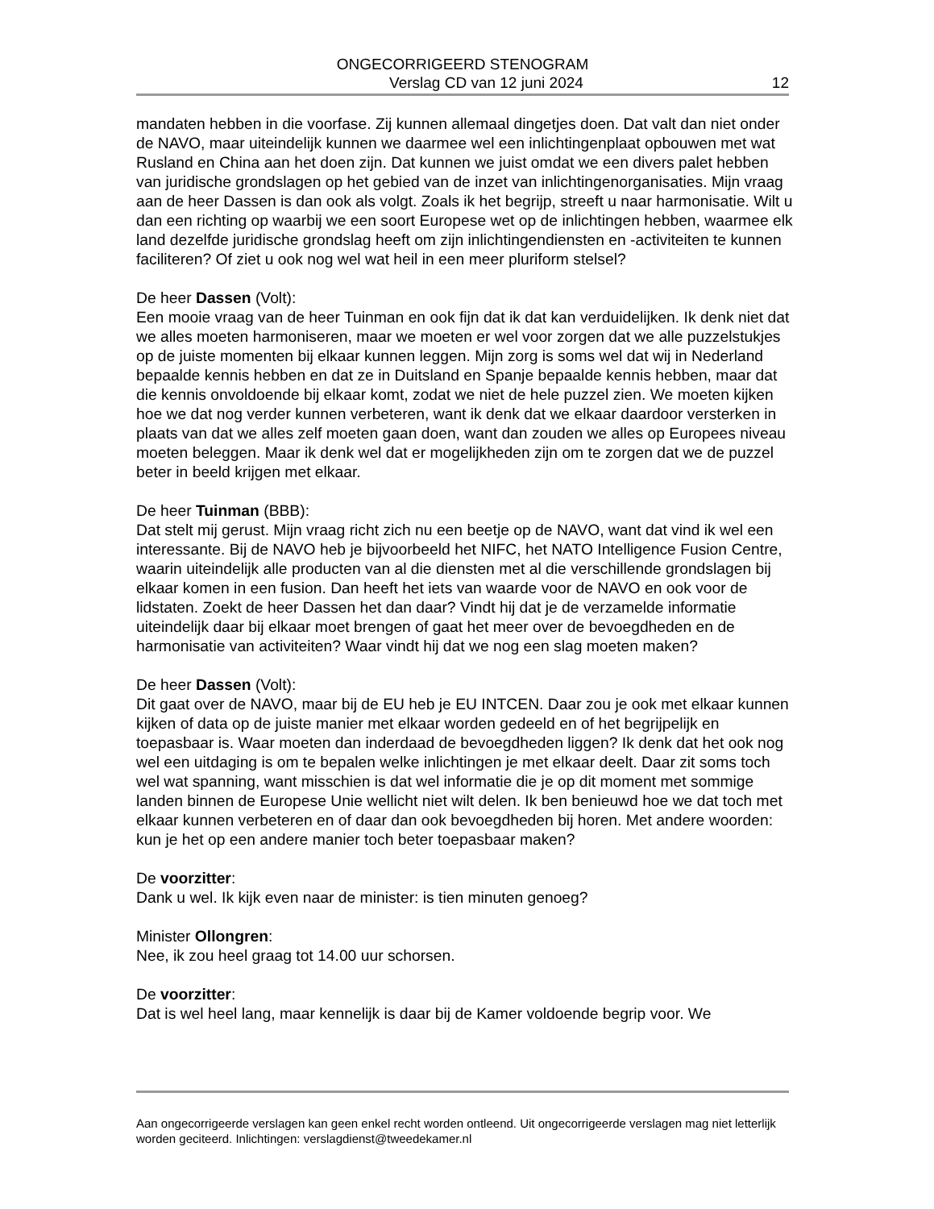ONGECORRIGEERD STENOGRAM
Verslag CD van 12 juni 2024 12
mandaten hebben in die voorfase. Zij kunnen allemaal dingetjes doen. Dat valt dan niet onder de NAVO, maar uiteindelijk kunnen we daarmee wel een inlichtingenplaat opbouwen met wat Rusland en China aan het doen zijn. Dat kunnen we juist omdat we een divers palet hebben van juridische grondslagen op het gebied van de inzet van inlichtingenorganisaties. Mijn vraag aan de heer Dassen is dan ook als volgt. Zoals ik het begrijp, streeft u naar harmonisatie. Wilt u dan een richting op waarbij we een soort Europese wet op de inlichtingen hebben, waarmee elk land dezelfde juridische grondslag heeft om zijn inlichtingendiensten en -activiteiten te kunnen faciliteren? Of ziet u ook nog wel wat heil in een meer pluriform stelsel?
De heer Dassen (Volt):
Een mooie vraag van de heer Tuinman en ook fijn dat ik dat kan verduidelijken. Ik denk niet dat we alles moeten harmoniseren, maar we moeten er wel voor zorgen dat we alle puzzelstukjes op de juiste momenten bij elkaar kunnen leggen. Mijn zorg is soms wel dat wij in Nederland bepaalde kennis hebben en dat ze in Duitsland en Spanje bepaalde kennis hebben, maar dat die kennis onvoldoende bij elkaar komt, zodat we niet de hele puzzel zien. We moeten kijken hoe we dat nog verder kunnen verbeteren, want ik denk dat we elkaar daardoor versterken in plaats van dat we alles zelf moeten gaan doen, want dan zouden we alles op Europees niveau moeten beleggen. Maar ik denk wel dat er mogelijkheden zijn om te zorgen dat we de puzzel beter in beeld krijgen met elkaar.
De heer Tuinman (BBB):
Dat stelt mij gerust. Mijn vraag richt zich nu een beetje op de NAVO, want dat vind ik wel een interessante. Bij de NAVO heb je bijvoorbeeld het NIFC, het NATO Intelligence Fusion Centre, waarin uiteindelijk alle producten van al die diensten met al die verschillende grondslagen bij elkaar komen in een fusion. Dan heeft het iets van waarde voor de NAVO en ook voor de lidstaten. Zoekt de heer Dassen het dan daar? Vindt hij dat je de verzamelde informatie uiteindelijk daar bij elkaar moet brengen of gaat het meer over de bevoegdheden en de harmonisatie van activiteiten? Waar vindt hij dat we nog een slag moeten maken?
De heer Dassen (Volt):
Dit gaat over de NAVO, maar bij de EU heb je EU INTCEN. Daar zou je ook met elkaar kunnen kijken of data op de juiste manier met elkaar worden gedeeld en of het begrijpelijk en toepasbaar is. Waar moeten dan inderdaad de bevoegdheden liggen? Ik denk dat het ook nog wel een uitdaging is om te bepalen welke inlichtingen je met elkaar deelt. Daar zit soms toch wel wat spanning, want misschien is dat wel informatie die je op dit moment met sommige landen binnen de Europese Unie wellicht niet wilt delen. Ik ben benieuwd hoe we dat toch met elkaar kunnen verbeteren en of daar dan ook bevoegdheden bij horen. Met andere woorden: kun je het op een andere manier toch beter toepasbaar maken?
De voorzitter:
Dank u wel. Ik kijk even naar de minister: is tien minuten genoeg?
Minister Ollongren:
Nee, ik zou heel graag tot 14.00 uur schorsen.
De voorzitter:
Dat is wel heel lang, maar kennelijk is daar bij de Kamer voldoende begrip voor. We
Aan ongecorrigeerde verslagen kan geen enkel recht worden ontleend. Uit ongecorrigeerde verslagen mag niet letterlijk worden geciteerd. Inlichtingen: verslagdienst@tweedekamer.nl